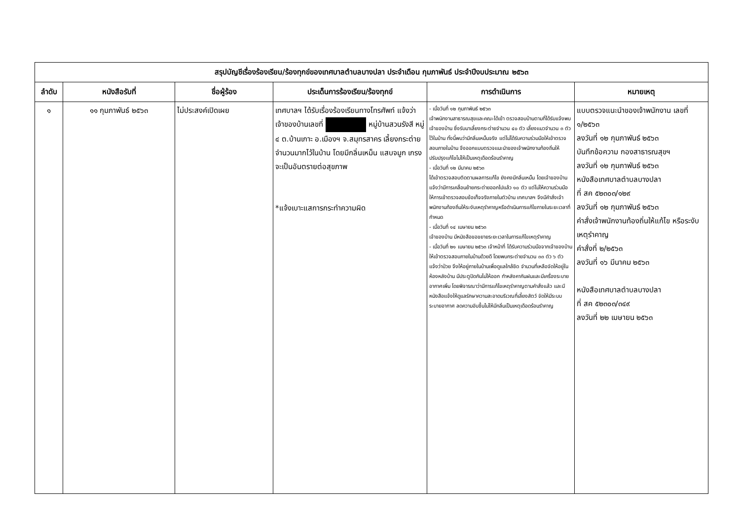| สรุปบัญชีเรื่องร้องเรียน/ร้องทุกข์ของเทศบาลตำบลบางปลา ประจำเดือน กุมภาพันธ์ ประจำปีงบประมาณ ๒๕๖๓ | | | | | |
| --- | --- | --- | --- | --- | --- |
| ลำดับ | หนังสือรับที่ | ชื่อผู้ร้อง | ประเด็นการร้องเรียน/ร้องทุกข์ | การดำเนินการ | หมายเหตุ |
| ๑ | ๑๑ กุมภาพันธ์ ๒๕๖๓ | ไม่ประสงค์เปิดเผย | เทศบาลฯ ได้รับเรื่องร้องเรียนทางโทรศัพท์ แจ้งว่าเจ้าของบ้านเลขที่ หมู่บ้านสวนรังสี หมู่ ๔ ต.บ้านเกาะ อ.เมืองฯ จ.สมุทรสาคร เลี้ยงกระต่ายจำนวนมากไว้ในบ้าน โดยมีกลิ่นเหม็น แสบจมูก เกรงจะเป็นอันตรายต่อสุขภาพ *แจ้งเบาะแสการกระทำความผิด | - เมื่อวันที่ ๑๒ กุมภาพันธ์ ๒๕๖๓ เจ้าพนักงานสาธารณสุขและคณะได้เข้า ตรวจสอบบ้านตามที่ได้รับแจ้งพบเจ้าของบ้าน ซึ่งรับมาเลี้ยงกระต่ายจำนวน ๔๐ ตัว เลี้ยงแมวจำนวน ๓ ตัว ไว้ในบ้าน ทั้งนี้พบว่ามีกลิ่นเหม็นจริง แต่ไม่ได้รับความร่วมมือให้เข้าตรวจสอบภายในบ้าน จึงออกแบบตรวจแนะนำของเจ้าพนักงานท้องถิ่นให้ปรับปรุงแก้ไขไม่ให้เป็นเหตุเดือดร้อนรำคาญ - เมื่อวันที่ ๑๒ มีนาคม ๒๕๖๓ ได้เข้าตรวจสอบติดตามผลการแก้ไข ยังคงมีกลิ่นเหม็น โดยเจ้าของบ้านแจ้งว่ามีการเคลื่อนย้ายกระต่ายออกไปแล้ว ๑๐ ตัว แต่ไม่ให้ความร่วมมือให้การเข้าตรวจสอบข้อเท็จจริงภายในตัวบ้าน เทศบาลฯ จึงมีคำสั่งเจ้าพนักงานท้องถิ่นให้ระงับเหตุรำคาญหรือดำเนินการแก้ไขภายในระยะเวลาที่กำหนด - เมื่อวันที่ ๑๔ เมษายน ๒๕๖๓ เจ้าของบ้าน มีหนังสือขอขยายระยะเวลาในการแก้ไขเหตุรำคาญ - เมื่อวันที่ ๒๑ เมษายน ๒๕๖๓ เจ้าหน้าที่ ได้รับความร่วมมือจากเจ้าของบ้านให้เข้าตรวจสอบภายในบ้านด้วยดี โดยพบกระต่ายจำนวน ๓๓ ตัว ๖ ตัว แจ้งว่าป่วย จึงให้อยู่ภายในบ้านเพื่อดูแลใกล้ชิด จำนวนที่เหลือจัดให้อยู่ในห้องหลังบ้าน มีประตูปิดกันไม่ให้ออก ทำหลังคากันฝนและมีเครื่องระบายอากาศเพิ่ม โดยพิจารณาว่ามีการแก้ไขเหตุรำคาญตามคำสั่งแล้ว และมีหนังสือแจ้งให้ดูแลรักษาความสะอาดบริเวณที่เลี้ยงสัตว์ จัดให้มีระบบระบายอากาศ ลดความอับชื้นไม่ให้มีกลิ่นเป็นเหตุเดือดร้อนรำคาญ | แบบตรวจแนะนำของเจ้าพนักงาน เลขที่ ๑/๒๕๖๓ ลงวันที่ ๑๒ กุมภาพันธ์ ๒๕๖๓ บันทึกข้อความ กองสาธารณสุขฯ ลงวันที่ ๑๒ กุมภาพันธ์ ๒๕๖๓ หนังสือเทศบาลตำบลบางปลา ที่ สค ๕๒๓๐๓/๑๒๙ ลงวันที่ ๑๒ กุมภาพันธ์ ๒๕๖๓ คำสั่งเจ้าพนักงานท้องถิ่นให้แก้ไข หรือระงับเหตุรำคาญ คำสั่งที่ ๒/๒๕๖๓ ลงวันที่ ๑๖ มีนาคม ๒๕๖๓ หนังสือเทศบาลตำบลบางปลา ที่ สค ๕๒๓๐๓/๓๔๙ ลงวันที่ ๒๒ เมษายน ๒๕๖๓ |